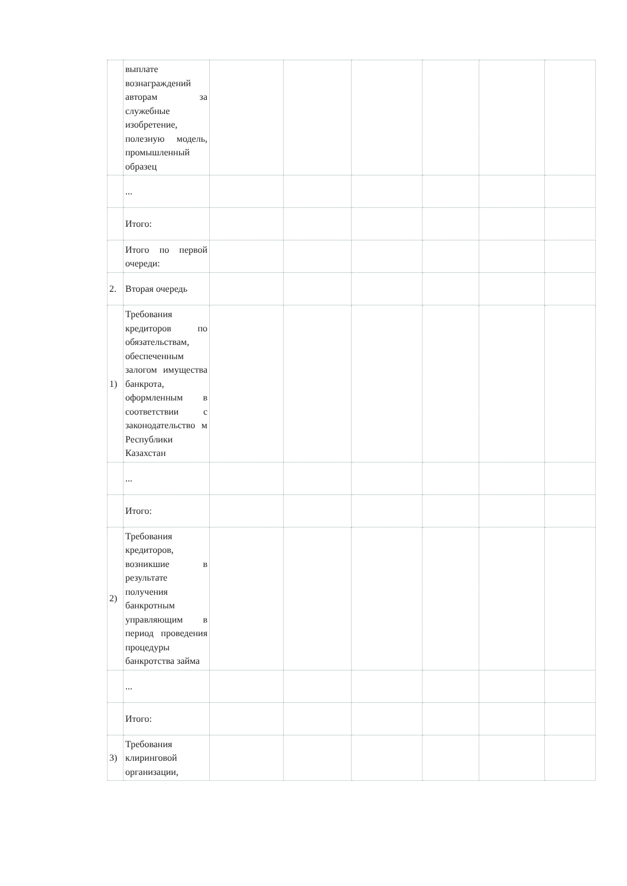| | выплате вознаграждений авторам за служебные изобретение, полезную модель, промышленный образец | | | | | | |
| | ... | | | | | | |
| | Итого: | | | | | | |
| | Итого по первой очереди: | | | | | | |
| 2. | Вторая очередь | | | | | | |
| 1) | Требования кредиторов по обязательствам, обеспеченным залогом имущества банкрота, оформленным в соответствии с законодательство м Республики Казахстан | | | | | | |
| | ... | | | | | | |
| | Итого: | | | | | | |
| 2) | Требования кредиторов, возникшие в результате получения банкротным управляющим в период проведения процедуры банкротства займа | | | | | | |
| | ... | | | | | | |
| | Итого: | | | | | | |
| 3) | Требования клиринговой организации, | | | | | | |